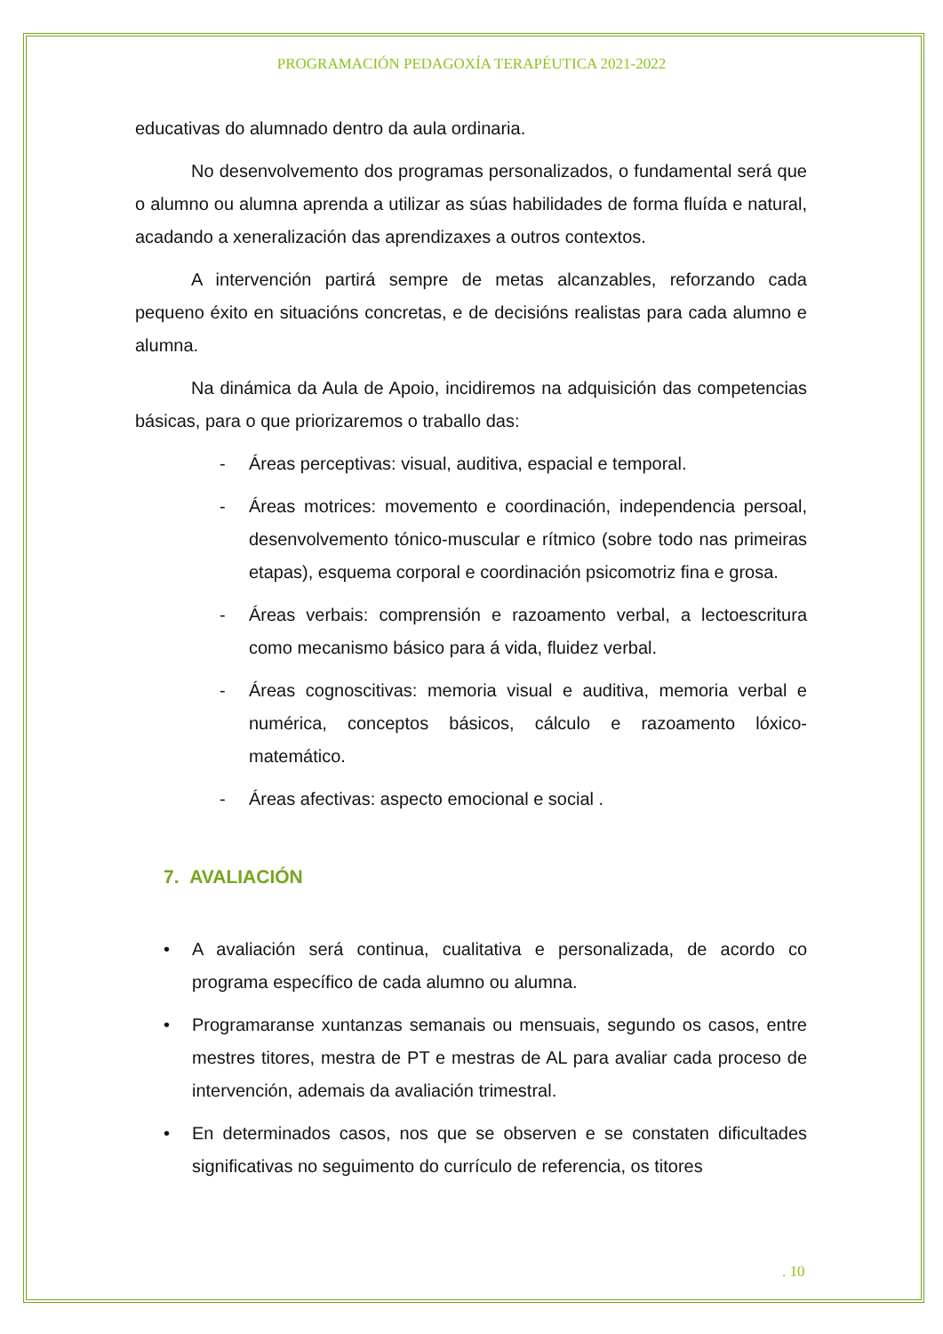PROGRAMACIÓN PEDAGOXÍA TERAPÉUTICA 2021-2022
educativas do alumnado dentro da aula ordinaria.
No desenvolvemento dos programas personalizados, o fundamental será que o alumno ou alumna aprenda a utilizar as súas habilidades de forma fluída e natural, acadando a xeneralización das aprendizaxes a outros contextos.
A intervención partirá sempre de metas alcanzables, reforzando cada pequeno éxito en situacións concretas, e de decisións realistas para cada alumno e alumna.
Na dinámica da Aula de Apoio, incidiremos na adquisición das competencias básicas, para o que priorizaremos o traballo das:
- Áreas perceptivas: visual, auditiva, espacial e temporal.
- Áreas motrices: movemento e coordinación, independencia persoal, desenvolvemento tónico-muscular e rítmico (sobre todo nas primeiras etapas), esquema corporal e coordinación psicomotriz fina e grosa.
- Áreas verbais: comprensión e razoamento verbal, a lectoescritura como mecanismo básico para á vida, fluidez verbal.
- Áreas cognoscitivas: memoria visual e auditiva, memoria verbal e numérica, conceptos básicos, cálculo e razoamento lóxico-matemático.
- Áreas afectivas: aspecto emocional e social .
7. AVALIACIÓN
• A avaliación será continua, cualitativa e personalizada, de acordo co programa específico de cada alumno ou alumna.
• Programaranse xuntanzas semanais ou mensuais, segundo os casos, entre mestres titores, mestra de PT e mestras de AL para avaliar cada proceso de intervención, ademais da avaliación trimestral.
• En determinados casos, nos que se observen e se constaten dificultades significativas no seguimento do currículo de referencia, os titores
. 10